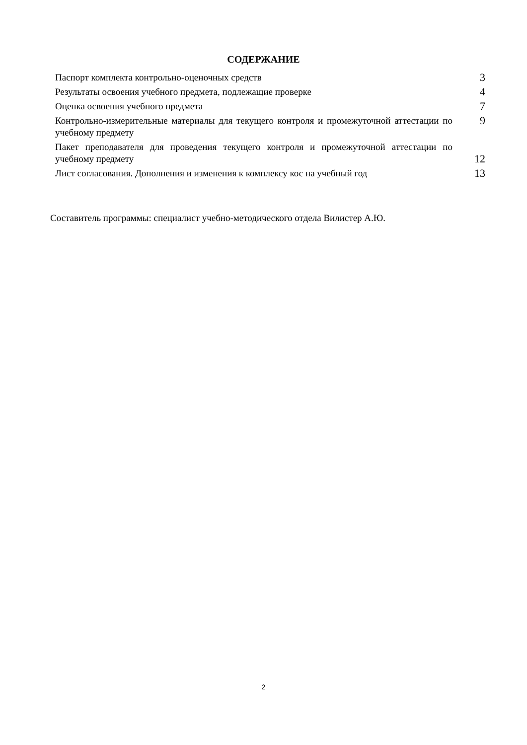СОДЕРЖАНИЕ
| Паспорт комплекта контрольно-оценочных средств | 3 |
| Результаты освоения учебного предмета, подлежащие проверке | 4 |
| Оценка освоения учебного предмета | 7 |
| Контрольно-измерительные материалы для текущего контроля и промежуточной аттестации по учебному предмету | 9 |
| Пакет преподавателя для проведения текущего контроля и промежуточной аттестации по учебному предмету | 12 |
| Лист согласования. Дополнения и изменения к комплексу кос на учебный год | 13 |
Составитель программы: специалист учебно-методического отдела Вилистер А.Ю.
2